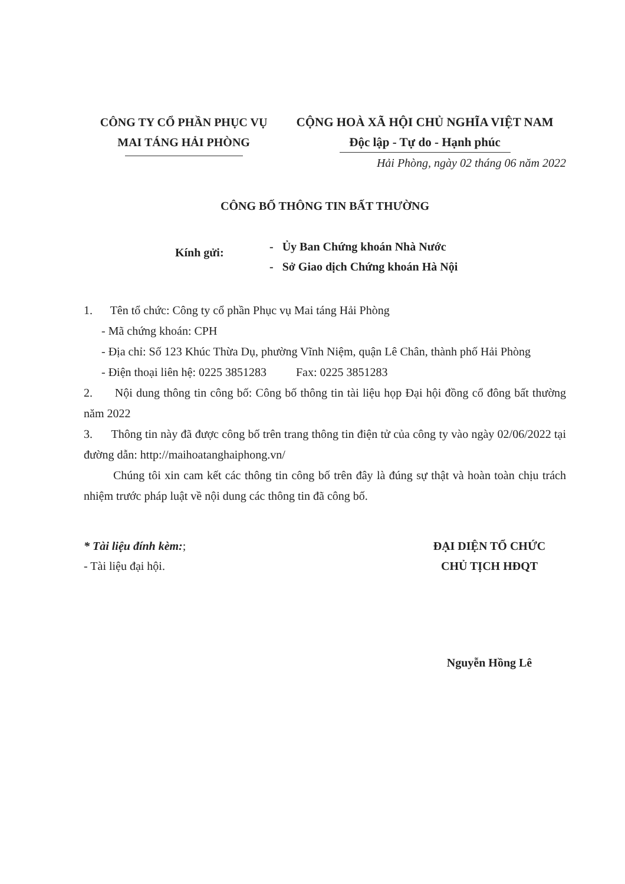CÔNG TY CỔ PHẦN PHỤC VỤ
MAI TÁNG HẢI PHÒNG
CỘNG HOÀ XÃ HỘI CHỦ NGHĨA VIỆT NAM
Độc lập - Tự do - Hạnh phúc
Hải Phòng, ngày 02 tháng 06 năm 2022
CÔNG BỐ THÔNG TIN BẤT THƯỜNG
Kính gửi:
- Ủy Ban Chứng khoán Nhà Nước
- Sở Giao dịch Chứng khoán Hà Nội
1. Tên tổ chức: Công ty cổ phần Phục vụ Mai táng Hải Phòng
- Mã chứng khoán: CPH
- Địa chỉ: Số 123 Khúc Thừa Dụ, phường Vĩnh Niệm, quận Lê Chân, thành phố Hải Phòng
- Điện thoại liên hệ: 0225 3851283 Fax: 0225 3851283
2. Nội dung thông tin công bố: Công bố thông tin tài liệu họp Đại hội đồng cổ đông bất thường năm 2022
3. Thông tin này đã được công bố trên trang thông tin điện tử của công ty vào ngày 02/06/2022 tại đường dẫn: http://maihoatanghaiphong.vn/
Chúng tôi xin cam kết các thông tin công bố trên đây là đúng sự thật và hoàn toàn chịu trách nhiệm trước pháp luật về nội dung các thông tin đã công bố.
* Tài liệu đính kèm:;
- Tài liệu đại hội.
ĐẠI DIỆN TỔ CHỨC
CHỦ TỊCH HĐQT
Nguyễn Hồng Lê